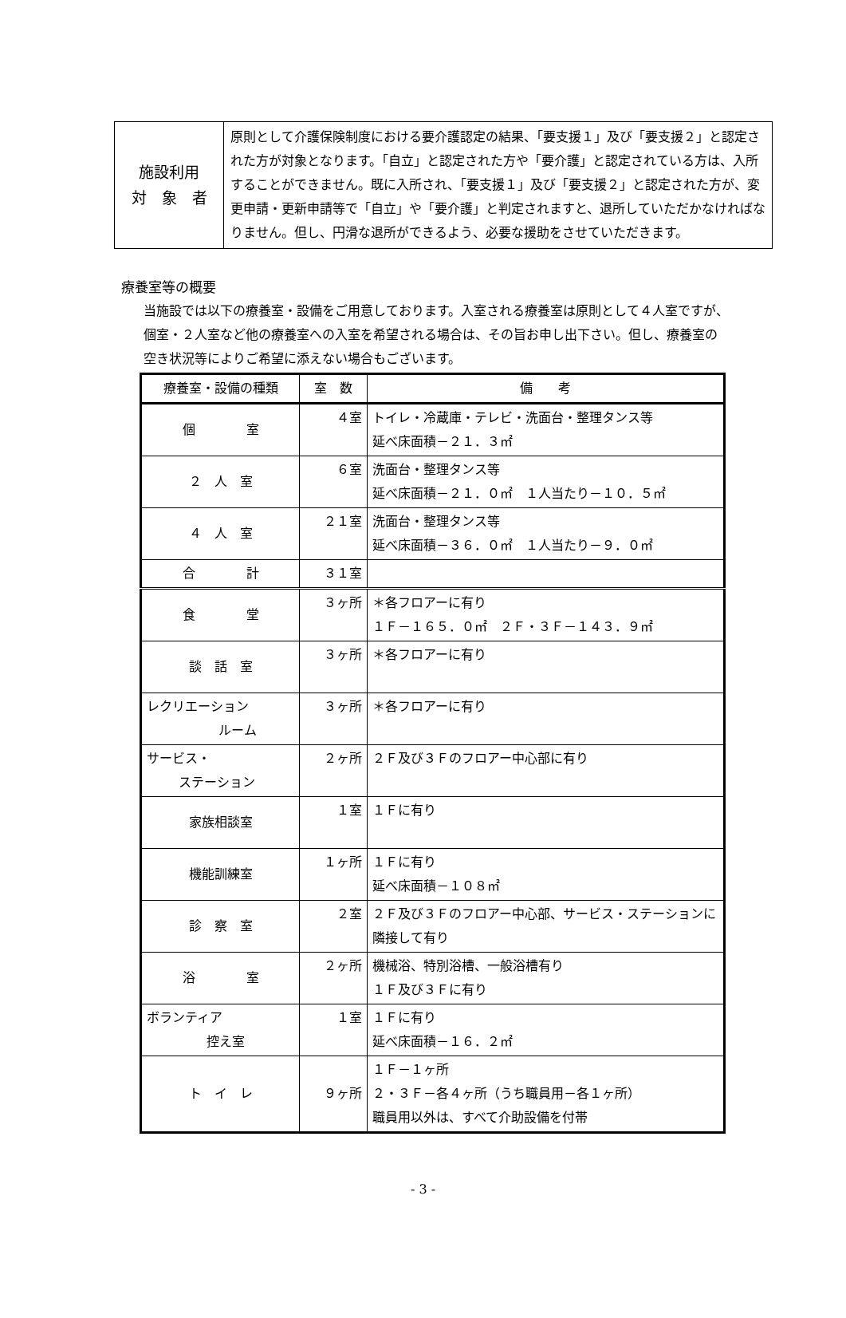| 施設利用 対 象 者 | 原則として介護保険制度における要介護認定の結果、「要支援１」及び「要支援２」と認定された方が対象となります。「自立」と認定された方や「要介護」と認定されている方は、入所することができません。既に入所され、「要支援１」及び「要支援２」と認定された方が、変更申請・更新申請等で「自立」や「要介護」と判定されますと、退所していただかなければなりません。但し、円滑な退所ができるよう、必要な援助をさせていただきます。 |
療養室等の概要
当施設では以下の療養室・設備をご用意しております。入室される療養室は原則として４人室ですが、個室・２人室など他の療養室への入室を希望される場合は、その旨お申し出下さい。但し、療養室の空き状況等によりご希望に添えない場合もございます。
| 療養室・設備の種類 | 室 数 | 備 考 |
| --- | --- | --- |
| 個 室 | ４室 | トイレ・冷蔵庫・テレビ・洗面台・整理タンス等 延べ床面積－２１．３㎡ |
| ２ 人 室 | ６室 | 洗面台・整理タンス等 延べ床面積－２１．０㎡ １人当たり－１０．５㎡ |
| ４ 人 室 | ２１室 | 洗面台・整理タンス等 延べ床面積－３６．０㎡ １人当たり－９．０㎡ |
| 合 計 | ３１室 | |
| 食 堂 | ３ヶ所 | ＊各フロアーに有り １Ｆ－１６５．０㎡ ２Ｆ・３Ｆ－１４３．９㎡ |
| 談 話 室 | ３ヶ所 | ＊各フロアーに有り |
| レクリエーション ルーム | ３ヶ所 | ＊各フロアーに有り |
| サービス・ ステーション | ２ヶ所 | ２Ｆ及び３Ｆのフロアー中心部に有り |
| 家族相談室 | １室 | １Ｆに有り |
| 機能訓練室 | １ヶ所 | １Ｆに有り 延べ床面積－１０８㎡ |
| 診 察 室 | ２室 | ２Ｆ及び３Ｆのフロアー中心部、サービス・ステーションに隣接して有り |
| 浴 室 | ２ヶ所 | 機械浴、特別浴槽、一般浴槽有り １Ｆ及び３Ｆに有り |
| ボランティア 控え室 | １室 | １Ｆに有り 延べ床面積－１６．２㎡ |
| ト イ レ | ９ヶ所 | １Ｆ－１ヶ所 ２・３Ｆ－各４ヶ所（うち職員用－各１ヶ所） 職員用以外は、すべて介助設備を付帯 |
- 3 -